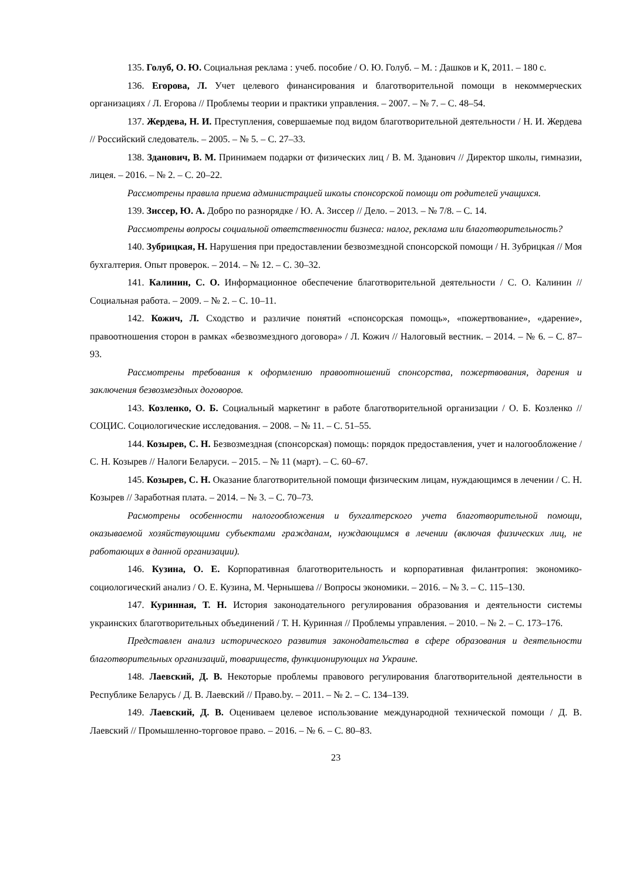135. Голуб, О. Ю. Социальная реклама : учеб. пособие / О. Ю. Голуб. – М. : Дашков и К, 2011. – 180 с.
136. Егорова, Л. Учет целевого финансирования и благотворительной помощи в некоммерческих организациях / Л. Егорова // Проблемы теории и практики управления. – 2007. – № 7. – С. 48–54.
137. Жердева, Н. И. Преступления, совершаемые под видом благотворительной деятельности / Н. И. Жердева // Российский следователь. – 2005. – № 5. – С. 27–33.
138. Зданович, В. М. Принимаем подарки от физических лиц / В. М. Зданович // Директор школы, гимназии, лицея. – 2016. – № 2. – С. 20–22.
Рассмотрены правила приема администрацией школы спонсорской помощи от родителей учащихся.
139. Зиссер, Ю. А. Добро по разнорядке / Ю. А. Зиссер // Дело. – 2013. – № 7/8. – С. 14.
Рассмотрены вопросы социальной ответственности бизнеса: налог, реклама или благотворительность?
140. Зубрицкая, Н. Нарушения при предоставлении безвозмездной спонсорской помощи / Н. Зубрицкая // Моя бухгалтерия. Опыт проверок. – 2014. – № 12. – С. 30–32.
141. Калинин, С. О. Информационное обеспечение благотворительной деятельности / С. О. Калинин // Социальная работа. – 2009. – № 2. – С. 10–11.
142. Кожич, Л. Сходство и различие понятий «спонсорская помощь», «пожертвование», «дарение», правоотношения сторон в рамках «безвозмездного договора» / Л. Кожич // Налоговый вестник. – 2014. – № 6. – С. 87–93.
Рассмотрены требования к оформлению правоотношений спонсорства, пожертвования, дарения и заключения безвозмездных договоров.
143. Козленко, О. Б. Социальный маркетинг в работе благотворительной организации / О. Б. Козленко // СОЦИС. Социологические исследования. – 2008. – № 11. – С. 51–55.
144. Козырев, С. Н. Безвозмездная (спонсорская) помощь: порядок предоставления, учет и налогообложение / С. Н. Козырев // Налоги Беларуси. – 2015. – № 11 (март). – С. 60–67.
145. Козырев, С. Н. Оказание благотворительной помощи физическим лицам, нуждающимся в лечении / С. Н. Козырев // Заработная плата. – 2014. – № 3. – С. 70–73.
Расмотрены особенности налогообложения и бухгалтерского учета благотворительной помощи, оказываемой хозяйствующими субъектами гражданам, нуждающимся в лечении (включая физических лиц, не работающих в данной организации).
146. Кузина, О. Е. Корпоративная благотворительность и корпоративная филантропия: экономико-социологический анализ / О. Е. Кузина, М. Чернышева // Вопросы экономики. – 2016. – № 3. – С. 115–130.
147. Куринная, Т. Н. История законодательного регулирования образования и деятельности системы украинских благотворительных объединений / Т. Н. Куринная // Проблемы управления. – 2010. – № 2. – С. 173–176.
Представлен анализ исторического развития законодательства в сфере образования и деятельности благотворительных организаций, товариществ, функционирующих на Украине.
148. Лаевский, Д. В. Некоторые проблемы правового регулирования благотворительной деятельности в Республике Беларусь / Д. В. Лаевский // Право.by. – 2011. – № 2. – С. 134–139.
149. Лаевский, Д. В. Оцениваем целевое использование международной технической помощи / Д. В. Лаевский // Промышленно-торговое право. – 2016. – № 6. – С. 80–83.
23